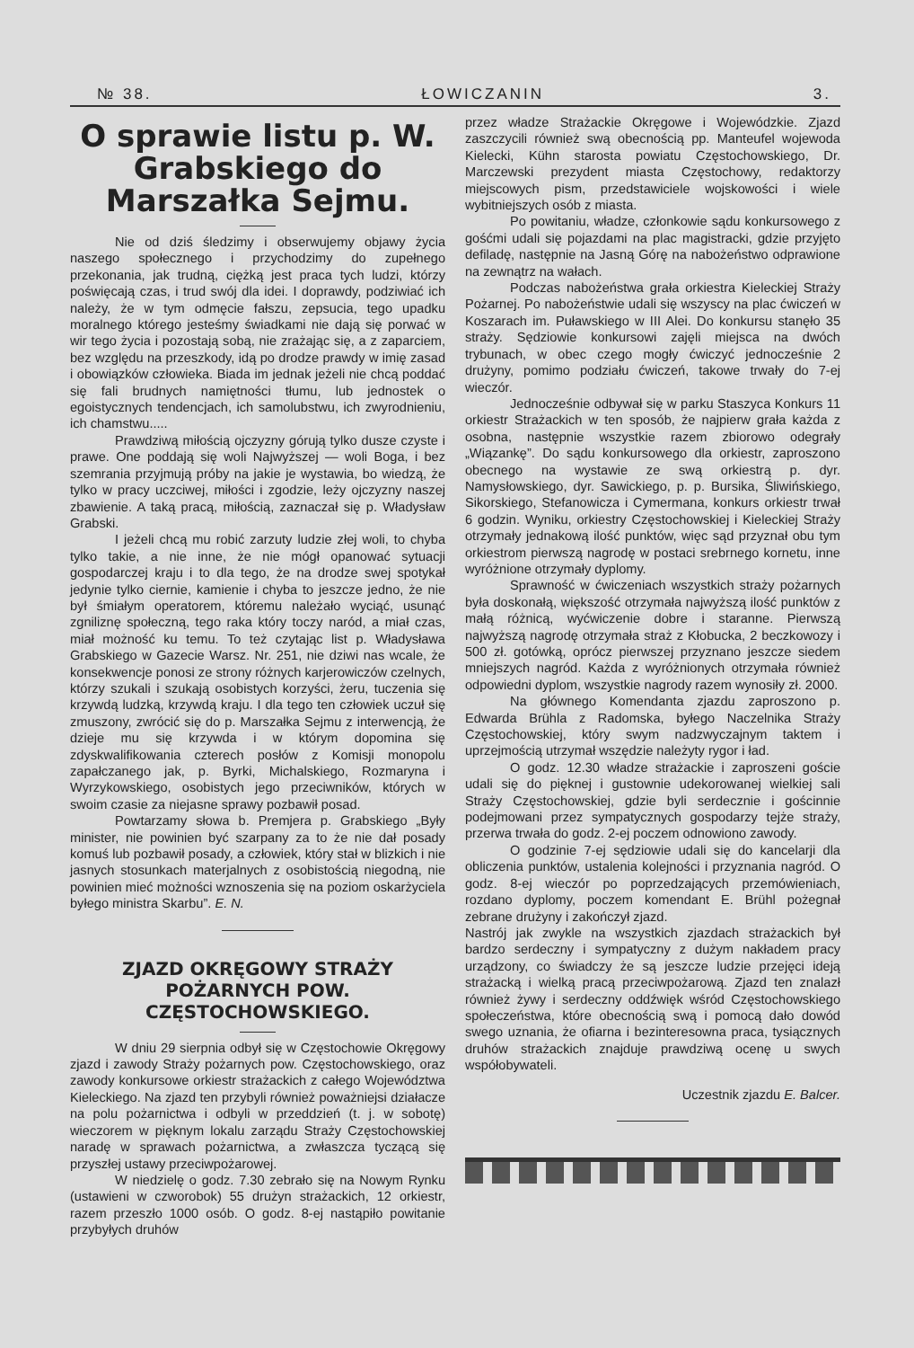№ 38. ŁOWICZANIN 3.
O sprawie listu p. W. Grabskiego do Marszałka Sejmu.
Nie od dziś śledzimy i obserwujemy objawy życia naszego społecznego i przychodzimy do zupełnego przekonania, jak trudną, ciężką jest praca tych ludzi, którzy poświęcają czas, i trud swój dla idei. I doprawdy, podziwiać ich należy, że w tym odmęcie fałszu, zepsucia, tego upadku moralnego którego jesteśmy świadkami nie dają się porwać w wir tego życia i pozostają sobą, nie zrażając się, a z zaparciem, bez względu na przeszkody, idą po drodze prawdy w imię zasad i obowiązków człowieka. Biada im jednak jeżeli nie chcą poddać się fali brudnych namiętności tłumu, lub jednostek o egoistycznych tendencjach, ich samolubstwu, ich zwyrodnieniu, ich chamstwu.....
Prawdziwą miłością ojczyzny górują tylko dusze czyste i prawe. One poddają się woli Najwyższej — woli Boga, i bez szemrania przyjmują próby na jakie je wystawia, bo wiedzą, że tylko w pracy uczciwej, miłości i zgodzie, leży ojczyzny naszej zbawienie. A taką pracą, miłością, zaznaczał się p. Władysław Grabski.
I jeżeli chcą mu robić zarzuty ludzie złej woli, to chyba tylko takie, a nie inne, że nie mógł opanować sytuacji gospodarczej kraju i to dla tego, że na drodze swej spotykał jedynie tylko ciernie, kamienie i chyba to jeszcze jedno, że nie był śmiałym operatorem, któremu należało wyciąć, usunąć zgniliznę społeczną, tego raka który toczy naród, a miał czas, miał możność ku temu. To też czytając list p. Władysława Grabskiego w Gazecie Warsz. Nr. 251, nie dziwi nas wcale, że konsekwencje ponosi ze strony różnych karjerowiczów czelnych, którzy szukali i szukają osobistych korzyści, żeru, tuczenia się krzywdą ludzką, krzywdą kraju. I dla tego ten człowiek uczuł się zmuszony, zwrócić się do p. Marszałka Sejmu z interwencją, że dzieje mu się krzywda i w którym dopomina się zdyskwalifikowania czterech posłów z Komisji monopolu zapałczanego jak, p. Byrki, Michalskiego, Rozmaryna i Wyrzykowskiego, osobistych jego przeciwników, których w swoim czasie za niejasne sprawy pozbawił posad.
Powtarzamy słowa b. Premjera p. Grabskiego „Były minister, nie powinien być szarpany za to że nie dał posady komuś lub pozbawił posady, a człowiek, który stał w blizkich i nie jasnych stosunkach materjalnych z osobistością niegodną, nie powinien mieć możności wznoszenia się na poziom oskarżyciela byłego ministra Skarbu”. E. N.
ZJAZD OKRĘGOWY STRAŻY POŻARNYCH POW. CZĘSTOCHOWSKIEGO.
W dniu 29 sierpnia odbył się w Częstochowie Okręgowy zjazd i zawody Straży pożarnych pow. Częstochowskiego, oraz zawody konkursowe orkiestr strażackich z całego Województwa Kieleckiego. Na zjazd ten przybyli również poważniejsi działacze na polu pożarnictwa i odbyli w przeddzień (t. j. w sobotę) wieczorem w pięknym lokalu zarządu Straży Częstochowskiej naradę w sprawach pożarnictwa, a zwłaszcza tyczącą się przyszłej ustawy przeciwpożarowej.
W niedzielę o godz. 7.30 zebrało się na Nowym Rynku (ustawieni w czworobok) 55 drużyn strażackich, 12 orkiestr, razem przeszło 1000 osób. O godz. 8-ej nastąpiło powitanie przybyłych druhów
przez władze Strażackie Okręgowe i Wojewódzkie. Zjazd zaszczycili również swą obecnością pp. Manteufel wojewoda Kielecki, Kühn starosta powiatu Częstochowskiego, Dr. Marczewski prezydent miasta Częstochowy, redaktorzy miejscowych pism, przedstawiciele wojskowości i wiele wybitniejszych osób z miasta.
Po powitaniu, władze, członkowie sądu konkursowego z gośćmi udali się pojazdami na plac magistracki, gdzie przyjęto defiladę, następnie na Jasną Górę na nabożeństwo odprawione na zewnątrz na wałach.
Podczas nabożeństwa grała orkiestra Kieleckiej Straży Pożarnej. Po nabożeństwie udali się wszyscy na plac ćwiczeń w Koszarach im. Puławskiego w III Alei. Do konkursu stanęło 35 straży. Sędziowie konkursowi zajęli miejsca na dwóch trybunach, w obec czego mogły ćwiczyć jednocześnie 2 drużyny, pomimo podziału ćwiczeń, takowe trwały do 7-ej wieczór.
Jednocześnie odbywał się w parku Staszyca Konkurs 11 orkiestr Strażackich w ten sposób, że najpierw grała każda z osobna, następnie wszystkie razem zbiorowo odegrały „Wiązankę”. Do sądu konkursowego dla orkiestr, zaproszono obecnego na wystawie ze swą orkiestrą p. dyr. Namysłowskiego, dyr. Sawickiego, p. p. Bursika, Śliwińskiego, Sikorskiego, Stefanowicza i Cymermana, konkurs orkiestr trwał 6 godzin. Wyniku, orkiestry Częstochowskiej i Kieleckiej Straży otrzymały jednakową ilość punktów, więc sąd przyznał obu tym orkiestrom pierwszą nagrodę w postaci srebrnego kornetu, inne wyróżnione otrzymały dyplomy.
Sprawność w ćwiczeniach wszystkich straży pożarnych była doskonałą, większość otrzymała najwyższą ilość punktów z małą różnicą, wyćwiczenie dobre i staranne. Pierwszą najwyższą nagrodę otrzymała straż z Kłobucka, 2 beczkowozy i 500 zł. gotówką, oprócz pierwszej przyznano jeszcze siedem mniejszych nagród. Każda z wyróżnionych otrzymała również odpowiedni dyplom, wszystkie nagrody razem wynosiły zł. 2000.
Na głównego Komendanta zjazdu zaproszono p. Edwarda Brühla z Radomska, byłego Naczelnika Straży Częstochowskiej, który swym nadzwyczajnym taktem i uprzejmością utrzymał wszędzie należyty rygor i ład.
O godz. 12.30 władze strażackie i zaproszeni goście udali się do pięknej i gustownie udekorowanej wielkiej sali Straży Częstochowskiej, gdzie byli serdecznie i gościnnie podejmowani przez sympatycznych gospodarzy tejże straży, przerwa trwała do godz. 2-ej poczem odnowiono zawody.
O godzinie 7-ej sędziowie udali się do kancelarji dla obliczenia punktów, ustalenia kolejności i przyznania nagród. O godz. 8-ej wieczór po poprzedzających przemówieniach, rozdano dyplomy, poczem komendant E. Brühl pożegnał zebrane drużyny i zakończył zjazd.
Nastrój jak zwykle na wszystkich zjazdach strażackich był bardzo serdeczny i sympatyczny z dużym nakładem pracy urządzony, co świadczy że są jeszcze ludzie przejęci ideją strażacką i wielką pracą przeciwpożarową. Zjazd ten znalazł również żywy i serdeczny oddźwięk wśród Częstochowskiego społeczeństwa, które obecnością swą i pomocą dało dowód swego uznania, że ofiarna i bezinteresowna praca, tysiącznych druhów strażackich znajduje prawdziwą ocenę u swych współobywateli.
Uczestnik zjazdu E. Balcer.